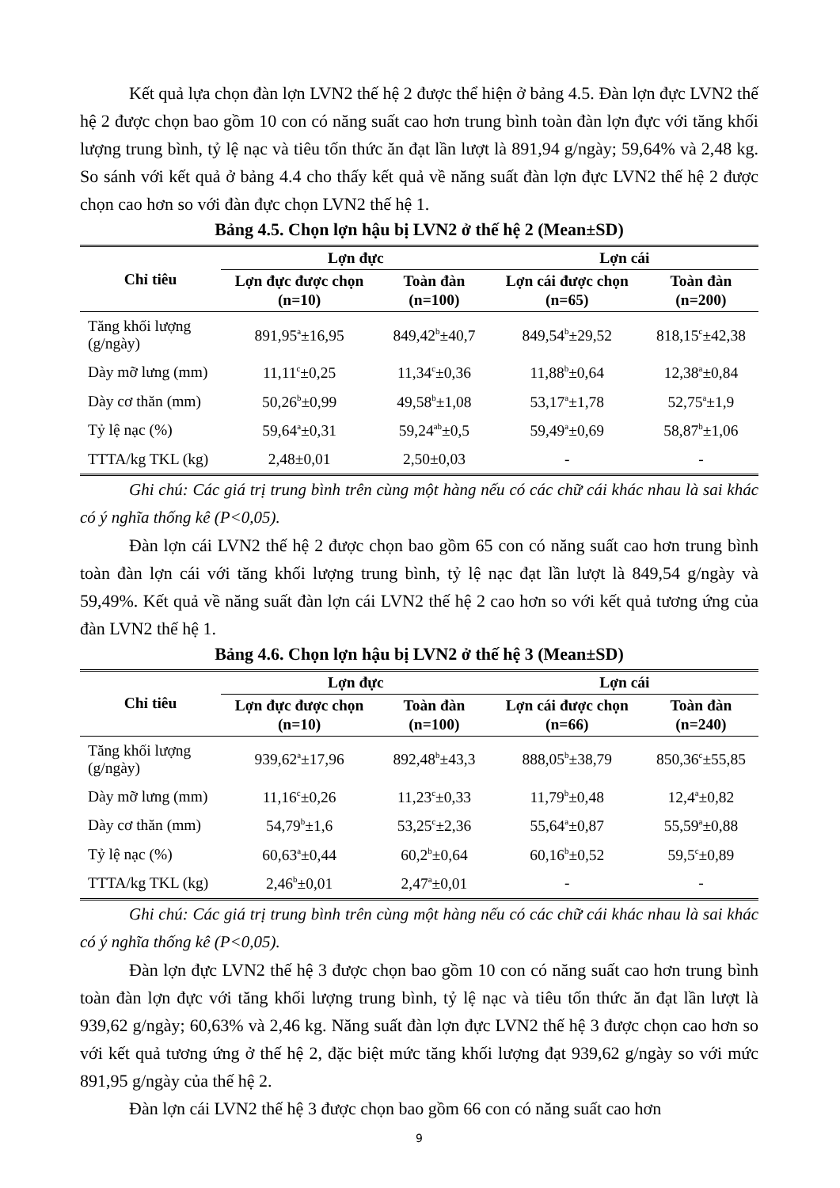Kết quả lựa chọn đàn lợn LVN2 thế hệ 2 được thể hiện ở bảng 4.5. Đàn lợn đực LVN2 thế hệ 2 được chọn bao gồm 10 con có năng suất cao hơn trung bình toàn đàn lợn đực với tăng khối lượng trung bình, tỷ lệ nạc và tiêu tốn thức ăn đạt lần lượt là 891,94 g/ngày; 59,64% và 2,48 kg. So sánh với kết quả ở bảng 4.4 cho thấy kết quả về năng suất đàn lợn đực LVN2 thế hệ 2 được chọn cao hơn so với đàn đực chọn LVN2 thế hệ 1.
Bảng 4.5. Chọn lợn hậu bị LVN2 ở thế hệ 2 (Mean±SD)
| Chỉ tiêu | Lợn đực | | Lợn cái | |
| --- | --- | --- | --- | --- |
| | Lợn đực được chọn (n=10) | Toàn đàn (n=100) | Lợn cái được chọn (n=65) | Toàn đàn (n=200) |
| Tăng khối lượng (g/ngày) | 891,95<sup>a</sup>±16,95 | 849,42<sup>b</sup>±40,7 | 849,54<sup>b</sup>±29,52 | 818,15<sup>c</sup>±42,38 |
| Dày mỡ lưng (mm) | 11,11<sup>c</sup>±0,25 | 11,34<sup>c</sup>±0,36 | 11,88<sup>b</sup>±0,64 | 12,38<sup>a</sup>±0,84 |
| Dày cơ thăn (mm) | 50,26<sup>b</sup>±0,99 | 49,58<sup>b</sup>±1,08 | 53,17<sup>a</sup>±1,78 | 52,75<sup>a</sup>±1,9 |
| Tỷ lệ nạc (%) | 59,64<sup>a</sup>±0,31 | 59,24<sup>ab</sup>±0,5 | 59,49<sup>a</sup>±0,69 | 58,87<sup>b</sup>±1,06 |
| TTTA/kg TKL (kg) | 2,48±0,01 | 2,50±0,03 | - | - |
Ghi chú: Các giá trị trung bình trên cùng một hàng nếu có các chữ cái khác nhau là sai khác có ý nghĩa thống kê (P<0,05).
Đàn lợn cái LVN2 thế hệ 2 được chọn bao gồm 65 con có năng suất cao hơn trung bình toàn đàn lợn cái với tăng khối lượng trung bình, tỷ lệ nạc đạt lần lượt là 849,54 g/ngày và 59,49%. Kết quả về năng suất đàn lợn cái LVN2 thế hệ 2 cao hơn so với kết quả tương ứng của đàn LVN2 thế hệ 1.
Bảng 4.6. Chọn lợn hậu bị LVN2 ở thế hệ 3 (Mean±SD)
| Chỉ tiêu | Lợn đực | | Lợn cái | |
| --- | --- | --- | --- | --- |
| | Lợn đực được chọn (n=10) | Toàn đàn (n=100) | Lợn cái được chọn (n=66) | Toàn đàn (n=240) |
| Tăng khối lượng (g/ngày) | 939,62<sup>a</sup>±17,96 | 892,48<sup>b</sup>±43,3 | 888,05<sup>b</sup>±38,79 | 850,36<sup>c</sup>±55,85 |
| Dày mỡ lưng (mm) | 11,16<sup>c</sup>±0,26 | 11,23<sup>c</sup>±0,33 | 11,79<sup>b</sup>±0,48 | 12,4<sup>a</sup>±0,82 |
| Dày cơ thăn (mm) | 54,79<sup>b</sup>±1,6 | 53,25<sup>c</sup>±2,36 | 55,64<sup>a</sup>±0,87 | 55,59<sup>a</sup>±0,88 |
| Tỷ lệ nạc (%) | 60,63<sup>a</sup>±0,44 | 60,2<sup>b</sup>±0,64 | 60,16<sup>b</sup>±0,52 | 59,5<sup>c</sup>±0,89 |
| TTTA/kg TKL (kg) | 2,46<sup>b</sup>±0,01 | 2,47<sup>a</sup>±0,01 | - | - |
Ghi chú: Các giá trị trung bình trên cùng một hàng nếu có các chữ cái khác nhau là sai khác có ý nghĩa thống kê (P<0,05).
Đàn lợn đực LVN2 thế hệ 3 được chọn bao gồm 10 con có năng suất cao hơn trung bình toàn đàn lợn đực với tăng khối lượng trung bình, tỷ lệ nạc và tiêu tốn thức ăn đạt lần lượt là 939,62 g/ngày; 60,63% và 2,46 kg. Năng suất đàn lợn đực LVN2 thế hệ 3 được chọn cao hơn so với kết quả tương ứng ở thế hệ 2, đặc biệt mức tăng khối lượng đạt 939,62 g/ngày so với mức 891,95 g/ngày của thế hệ 2.
Đàn lợn cái LVN2 thế hệ 3 được chọn bao gồm 66 con có năng suất cao hơn
9